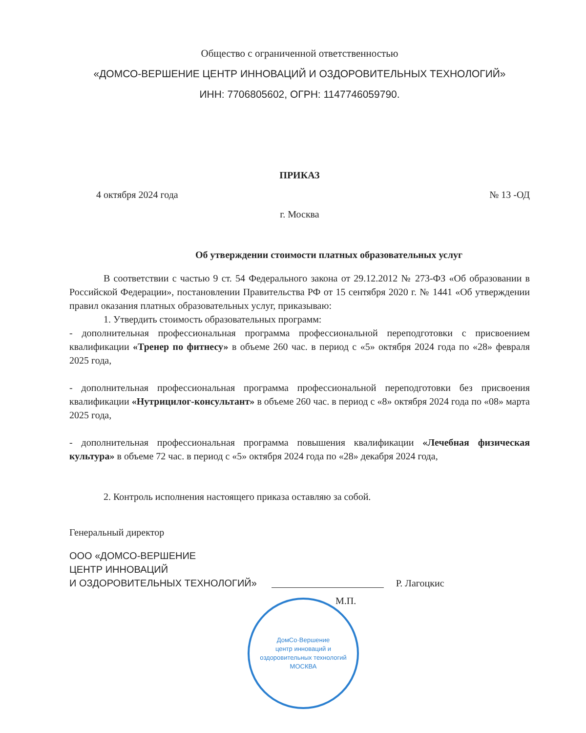Общество с ограниченной ответственностью
«ДОМСО-ВЕРШЕНИЕ ЦЕНТР ИННОВАЦИЙ И ОЗДОРОВИТЕЛЬНЫХ ТЕХНОЛОГИЙ»
ИНН: 7706805602, ОГРН: 1147746059790.
ПРИКАЗ
4 октября 2024 года № 13 -ОД
г. Москва
Об утверждении стоимости платных образовательных услуг
В соответствии с частью 9 ст. 54 Федерального закона от 29.12.2012 № 273-ФЗ «Об образовании в Российской Федерации», постановлении Правительства РФ от 15 сентября 2020 г. № 1441 «Об утверждении правил оказания платных образовательных услуг, приказываю:
1. Утвердить стоимость образовательных программ:
- дополнительная профессиональная программа профессиональной переподготовки с присвоением квалификации «Тренер по фитнесу» в объеме 260 час. в период с «5» октября 2024 года по «28» февраля 2025 года,
- дополнительная профессиональная программа профессиональной переподготовки без присвоения квалификации «Нутрицилог-консультант» в объеме 260 час. в период с «8» октября 2024 года по «08» марта 2025 года,
- дополнительная профессиональная программа повышения квалификации «Лечебная физическая культура» в объеме 72 час. в период с «5» октября 2024 года по «28» декабря 2024 года,
2. Контроль исполнения настоящего приказа оставляю за собой.
Генеральный директор
ООО «ДОМСО-ВЕРШЕНИЕ
ЦЕНТР ИННОВАЦИЙ
И ОЗДОРОВИТЕЛЬНЫХ ТЕХНОЛОГИЙ»
Р. Лагоцкис
М.П.
ДомСо·Вершение
центр инноваций и оздоровительных технологий
МОСКВА